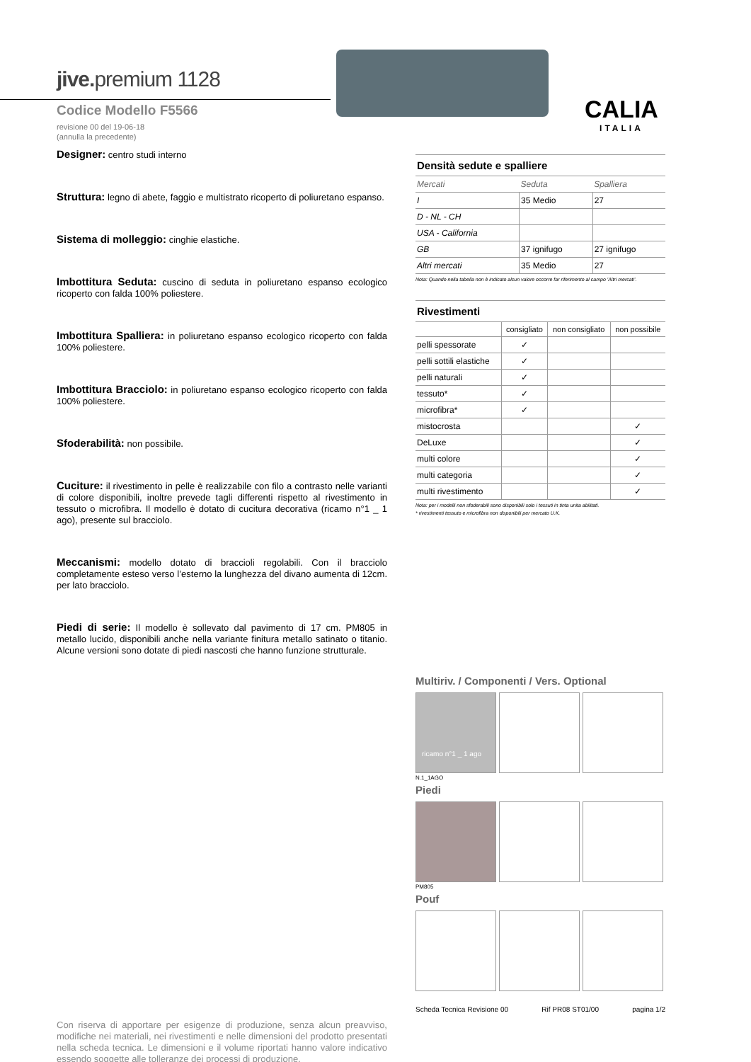jive. premium 1128
Codice Modello F5566
revisione 00 del 19-06-18
(annulla la precedente)
CALIA
ITALIA
Designer: centro studi interno
Struttura: legno di abete, faggio e multistrato ricoperto di poliuretano espanso.
Sistema di molleggio: cinghie elastiche.
Imbottitura Seduta: cuscino di seduta in poliuretano espanso ecologico ricoperto con falda 100% poliestere.
Imbottitura Spalliera: in poliuretano espanso ecologico ricoperto con falda 100% poliestere.
Imbottitura Bracciolo: in poliuretano espanso ecologico ricoperto con falda 100% poliestere.
Sfoderabilità: non possibile.
Cuciture: il rivestimento in pelle è realizzabile con filo a contrasto nelle varianti di colore disponibili, inoltre prevede tagli differenti rispetto al rivestimento in tessuto o microfibra. Il modello è dotato di cucitura decorativa (ricamo n°1 _ 1 ago), presente sul bracciolo.
Meccanismi: modello dotato di braccioli regolabili. Con il bracciolo completamente esteso verso l’esterno la lunghezza del divano aumenta di 12cm. per lato bracciolo.
Piedi di serie: Il modello è sollevato dal pavimento di 17 cm. PM805 in metallo lucido, disponibili anche nella variante finitura metallo satinato o titanio. Alcune versioni sono dotate di piedi nascosti che hanno funzione strutturale.
Con riserva di apportare per esigenze di produzione, senza alcun preavviso, modifiche nei materiali, nei rivestimenti e nelle dimensioni del prodotto presentati nella scheda tecnica. Le dimensioni e il volume riportati hanno valore indicativo essendo soggette alle tolleranze dei processi di produzione.
| Densità sedute e spalliere | | |
| Mercati | Seduta | Spalliera |
| I | 35 Medio | 27 |
| D - NL - CH | | |
| USA - California | | |
| GB | 37 ignifugo | 27 ignifugo |
| Altri mercati | 35 Medio | 27 |
Nota: Quando nella tabella non è indicato alcun valore occorre far riferimento al campo 'Altri mercati'.
| Rivestimenti | | | |
| | consigliato | non consigliato | non possibile |
| pelli spessorate | ✓ | | |
| pelli sottili elastiche | ✓ | | |
| pelli naturali | ✓ | | |
| tessuto* | ✓ | | |
| microfibra* | ✓ | | |
| mistocrosta | | | ✓ |
| DeLuxe | | | ✓ |
| multi colore | | | ✓ |
| multi categoria | | | ✓ |
| multi rivestimento | | | ✓ |
Nota: per i modelli non sfoderabili sono disponibili solo i tessuti in tinta unita abilitati.
* rivestimenti tessuto e microfibra non disponibili per mercato U.K.
Multiriv. / Componenti / Vers. Optional
ricamo n°1 _ 1 ago
N.1_1AGO
Piedi
PM805
Pouf
Scheda Tecnica Revisione 00 Rif PR08 ST01/00 pagina 1/2